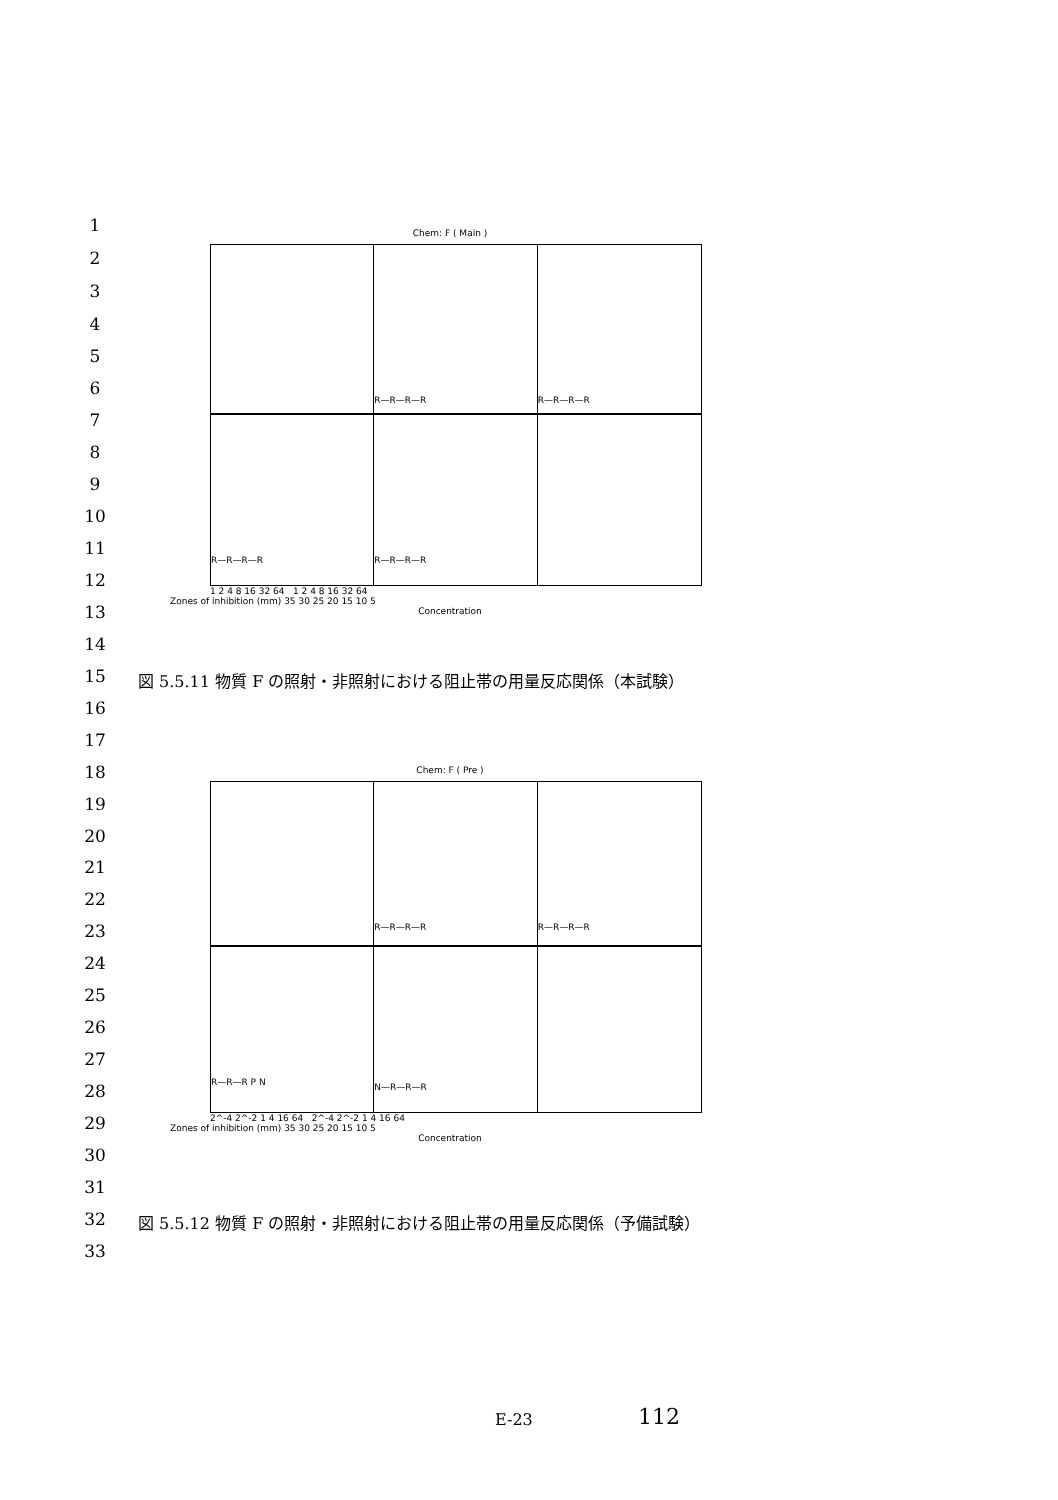1
2
3
4
5
6
7
8
9
10
11
12
13
14
15
16
17
18
19
20
21
22
23
24
25
26
27
28
29
30
31
32
33
Chem: F ( Main )
R—R—R—R
R—R—R—R
R—R—R—R
R—R—R—R
1 2 4 8 16 32 64 1 2 4 8 16 32 64
Zones of inhibition (mm) 35 30 25 20 15 10 5
Concentration
図 5.5.11 物質 F の照射・非照射における阻止帯の用量反応関係（本試験）
Chem: F ( Pre )
R—R—R—R
R—R—R—R
R—R—R P N
N—R—R—R
2^-4 2^-2 1 4 16 64 2^-4 2^-2 1 4 16 64
Zones of inhibition (mm) 35 30 25 20 15 10 5
Concentration
図 5.5.12 物質 F の照射・非照射における阻止帯の用量反応関係（予備試験）
E-23 112